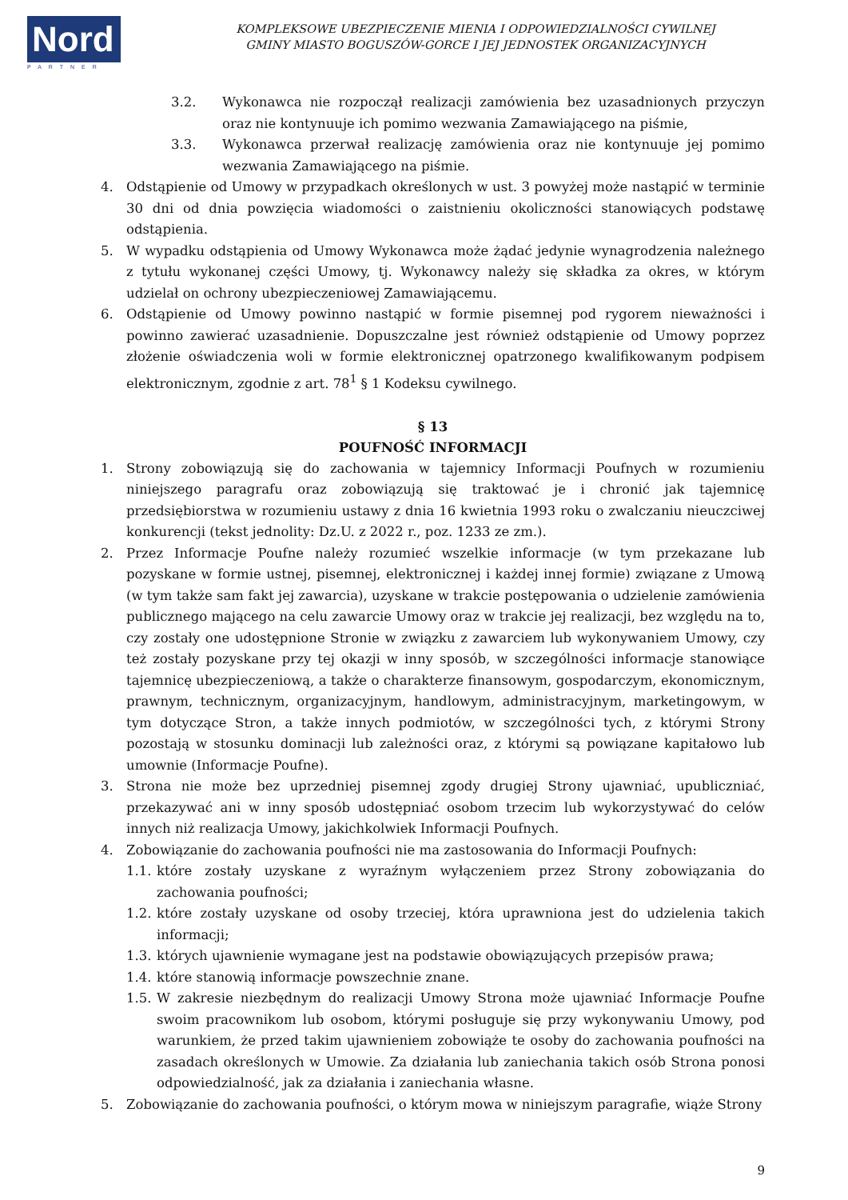Nord
PARTNER
KOMPLEKSOWE UBEZPIECZENIE MIENIA I ODPOWIEDZIALNOŚCI CYWILNEJ
GMINY MIASTO BOGUSZÓW-GORCE I JEJ JEDNOSTEK ORGANIZACYJNYCH
3.2. Wykonawca nie rozpoczął realizacji zamówienia bez uzasadnionych przyczyn oraz nie kontynuuje ich pomimo wezwania Zamawiającego na piśmie,
3.3. Wykonawca przerwał realizację zamówienia oraz nie kontynuuje jej pomimo wezwania Zamawiającego na piśmie.
4. Odstąpienie od Umowy w przypadkach określonych w ust. 3 powyżej może nastąpić w terminie 30 dni od dnia powzięcia wiadomości o zaistnieniu okoliczności stanowiących podstawę odstąpienia.
5. W wypadku odstąpienia od Umowy Wykonawca może żądać jedynie wynagrodzenia należnego z tytułu wykonanej części Umowy, tj. Wykonawcy należy się składka za okres, w którym udzielał on ochrony ubezpieczeniowej Zamawiającemu.
6. Odstąpienie od Umowy powinno nastąpić w formie pisemnej pod rygorem nieważności i powinno zawierać uzasadnienie. Dopuszczalne jest również odstąpienie od Umowy poprzez złożenie oświadczenia woli w formie elektronicznej opatrzonego kwalifikowanym podpisem elektronicznym, zgodnie z art. 78<sup>1</sup> § 1 Kodeksu cywilnego.
§ 13
POUFNOŚĆ INFORMACJI
1. Strony zobowiązują się do zachowania w tajemnicy Informacji Poufnych w rozumieniu niniejszego paragrafu oraz zobowiązują się traktować je i chronić jak tajemnicę przedsiębiorstwa w rozumieniu ustawy z dnia 16 kwietnia 1993 roku o zwalczaniu nieuczciwej konkurencji (tekst jednolity: Dz.U. z 2022 r., poz. 1233 ze zm.).
2. Przez Informacje Poufne należy rozumieć wszelkie informacje (w tym przekazane lub pozyskane w formie ustnej, pisemnej, elektronicznej i każdej innej formie) związane z Umową (w tym także sam fakt jej zawarcia), uzyskane w trakcie postępowania o udzielenie zamówienia publicznego mającego na celu zawarcie Umowy oraz w trakcie jej realizacji, bez względu na to, czy zostały one udostępnione Stronie w związku z zawarciem lub wykonywaniem Umowy, czy też zostały pozyskane przy tej okazji w inny sposób, w szczególności informacje stanowiące tajemnicę ubezpieczeniową, a także o charakterze finansowym, gospodarczym, ekonomicznym, prawnym, technicznym, organizacyjnym, handlowym, administracyjnym, marketingowym, w tym dotyczące Stron, a także innych podmiotów, w szczególności tych, z którymi Strony pozostają w stosunku dominacji lub zależności oraz, z którymi są powiązane kapitałowo lub umownie (Informacje Poufne).
3. Strona nie może bez uprzedniej pisemnej zgody drugiej Strony ujawniać, upubliczniać, przekazywać ani w inny sposób udostępniać osobom trzecim lub wykorzystywać do celów innych niż realizacja Umowy, jakichkolwiek Informacji Poufnych.
4. Zobowiązanie do zachowania poufności nie ma zastosowania do Informacji Poufnych:
1.1. które zostały uzyskane z wyraźnym wyłączeniem przez Strony zobowiązania do zachowania poufności;
1.2. które zostały uzyskane od osoby trzeciej, która uprawniona jest do udzielenia takich informacji;
1.3. których ujawnienie wymagane jest na podstawie obowiązujących przepisów prawa;
1.4. które stanowią informacje powszechnie znane.
1.5. W zakresie niezbędnym do realizacji Umowy Strona może ujawniać Informacje Poufne swoim pracownikom lub osobom, którymi posługuje się przy wykonywaniu Umowy, pod warunkiem, że przed takim ujawnieniem zobowiąże te osoby do zachowania poufności na zasadach określonych w Umowie. Za działania lub zaniechania takich osób Strona ponosi odpowiedzialność, jak za działania i zaniechania własne.
5. Zobowiązanie do zachowania poufności, o którym mowa w niniejszym paragrafie, wiąże Strony
9